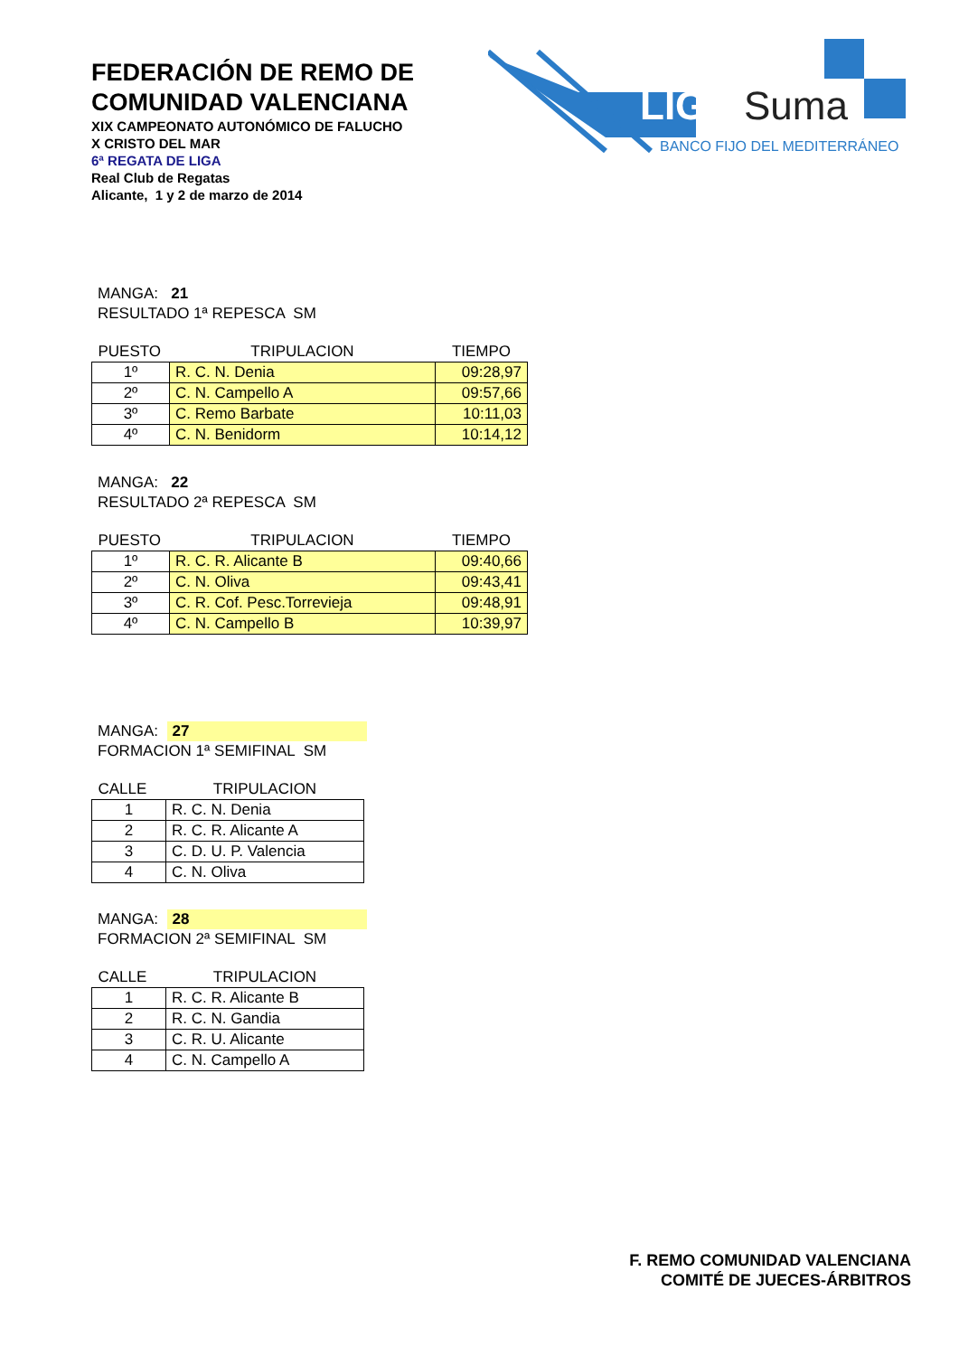FEDERACIÓN DE REMO DE
COMUNIDAD VALENCIANA
XIX CAMPEONATO AUTONÓMICO DE FALUCHO
X CRISTO DEL MAR
6ª REGATA DE LIGA
Real Club de Regatas
Alicante, 1 y 2 de marzo de 2014
LIGA
Suma
BANCO FIJO DEL MEDITERRÁNEO
MANGA: 21
RESULTADO 1ª REPESCA SM
| PUESTO | TRIPULACION | TIEMPO |
| --- | --- | --- |
| 1º | R. C. N. Denia | 09:28,97 |
| 2º | C. N. Campello A | 09:57,66 |
| 3º | C. Remo Barbate | 10:11,03 |
| 4º | C. N. Benidorm | 10:14,12 |
MANGA: 22
RESULTADO 2ª REPESCA SM
| PUESTO | TRIPULACION | TIEMPO |
| --- | --- | --- |
| 1º | R. C. R. Alicante B | 09:40,66 |
| 2º | C. N. Oliva | 09:43,41 |
| 3º | C. R. Cof. Pesc.Torrevieja | 09:48,91 |
| 4º | C. N. Campello B | 10:39,97 |
MANGA: 27
FORMACION 1ª SEMIFINAL SM
| CALLE | TRIPULACION |
| --- | --- |
| 1 | R. C. N. Denia |
| 2 | R. C. R. Alicante A |
| 3 | C. D. U. P. Valencia |
| 4 | C. N. Oliva |
MANGA: 28
FORMACION 2ª SEMIFINAL SM
| CALLE | TRIPULACION |
| --- | --- |
| 1 | R. C. R. Alicante B |
| 2 | R. C. N. Gandia |
| 3 | C. R. U. Alicante |
| 4 | C. N. Campello A |
F. REMO COMUNIDAD VALENCIANA
COMITÉ DE JUECES-ÁRBITROS